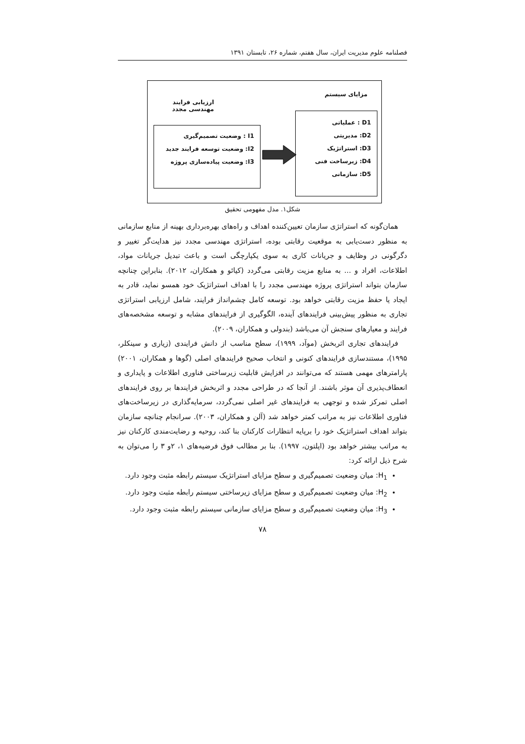فصلنامه علوم مدیریت ایران، سال هفتم، شماره ۲۶، تابستان ۱۳۹۱
مزایای سیستم
ارزیابی فرایند مهندسی مجدد
I1 : وضعیت تصمیم‌گیری
I2: وضعیت توسعه فرایند جدید
I3: وضعیت پیاده‌سازی پروژه
D1 : عملیاتی
D2: مدیریتی
D3: استراتژیک
D4: زیرساخت فنی
D5: سازمانی
شکل۱. مدل مفهومی تحقیق
همان‌گونه که استراتژی سازمان تعیین‌کننده اهداف و راه‌های بهره‌برداری بهینه از منابع سازمانی به منظور دست‌یابی به موقعیت رقابتی بوده، استراتژی مهندسی مجدد نیز هدایت‌گر تغییر و دگرگونی در وظایف و جریانات کاری به سوی یکپارچگی است و باعث تبدیل جریانات مواد، اطلاعات، افراد و ... به منابع مزیت رقابتی می‌گردد (کیائو و همکاران، ۲۰۱۲). بنابراین چنانچه سازمان بتواند استراتژی پروژه مهندسی مجدد را با اهداف استراتژیک خود همسو نماید، قادر به ایجاد یا حفظ مزیت رقابتی خواهد بود. توسعه کامل چشم‌انداز فرایند، شامل ارزیابی استراتژی تجاری به منظور پیش‌بینی فرایندهای آینده، الگوگیری از فرایندهای مشابه و توسعه مشخصه‌های فرایند و معیارهای سنجش آن می‌باشد (بندولی و همکاران، ۲۰۰۹).
فرایندهای تجاری اثربخش (موآد، ۱۹۹۹)، سطح مناسب از دانش فرایندی (زیاری و سینکلر، ۱۹۹۵)، مستندسازی فرایندهای کنونی و انتخاب صحیح فرایندهای اصلی (گوها و همکاران، ۲۰۰۱) پارامترهای مهمی هستند که می‌توانند در افزایش قابلیت زیرساختی فناوری اطلاعات و پایداری و انعطاف‌پذیری آن موثر باشند. از آنجا که در طراحی مجدد و اثربخش فرایندها بر روی فرایندهای اصلی تمرکز شده و توجهی به فرایندهای غیر اصلی نمی‌گردد، سرمایه‌گذاری در زیرساخت‌های فناوری اطلاعات نیز به مراتب کمتر خواهد شد (آلن و همکاران، ۲۰۰۳). سرانجام چنانچه سازمان بتواند اهداف استراتژیک خود را برپایه انتظارات کارکنان بنا کند، روحیه و رضایت‌مندی کارکنان نیز به مراتب بیشتر خواهد بود (اپلتون، ۱۹۹۷). بنا بر مطالب فوق فرضیه‌های ۱، ۲و ۳ را می‌توان به شرح ذیل ارائه کرد:
H<sub>1</sub>: میان وضعیت تصمیم‌گیری و سطح مزایای استراتژیک سیستم رابطه مثبت وجود دارد.
H<sub>2</sub>: میان وضعیت تصمیم‌گیری و سطح مزایای زیرساختی سیستم رابطه مثبت وجود دارد.
H<sub>3</sub>: میان وضعیت تصمیم‌گیری و سطح مزایای سازمانی سیستم رابطه مثبت وجود دارد.
۷۸